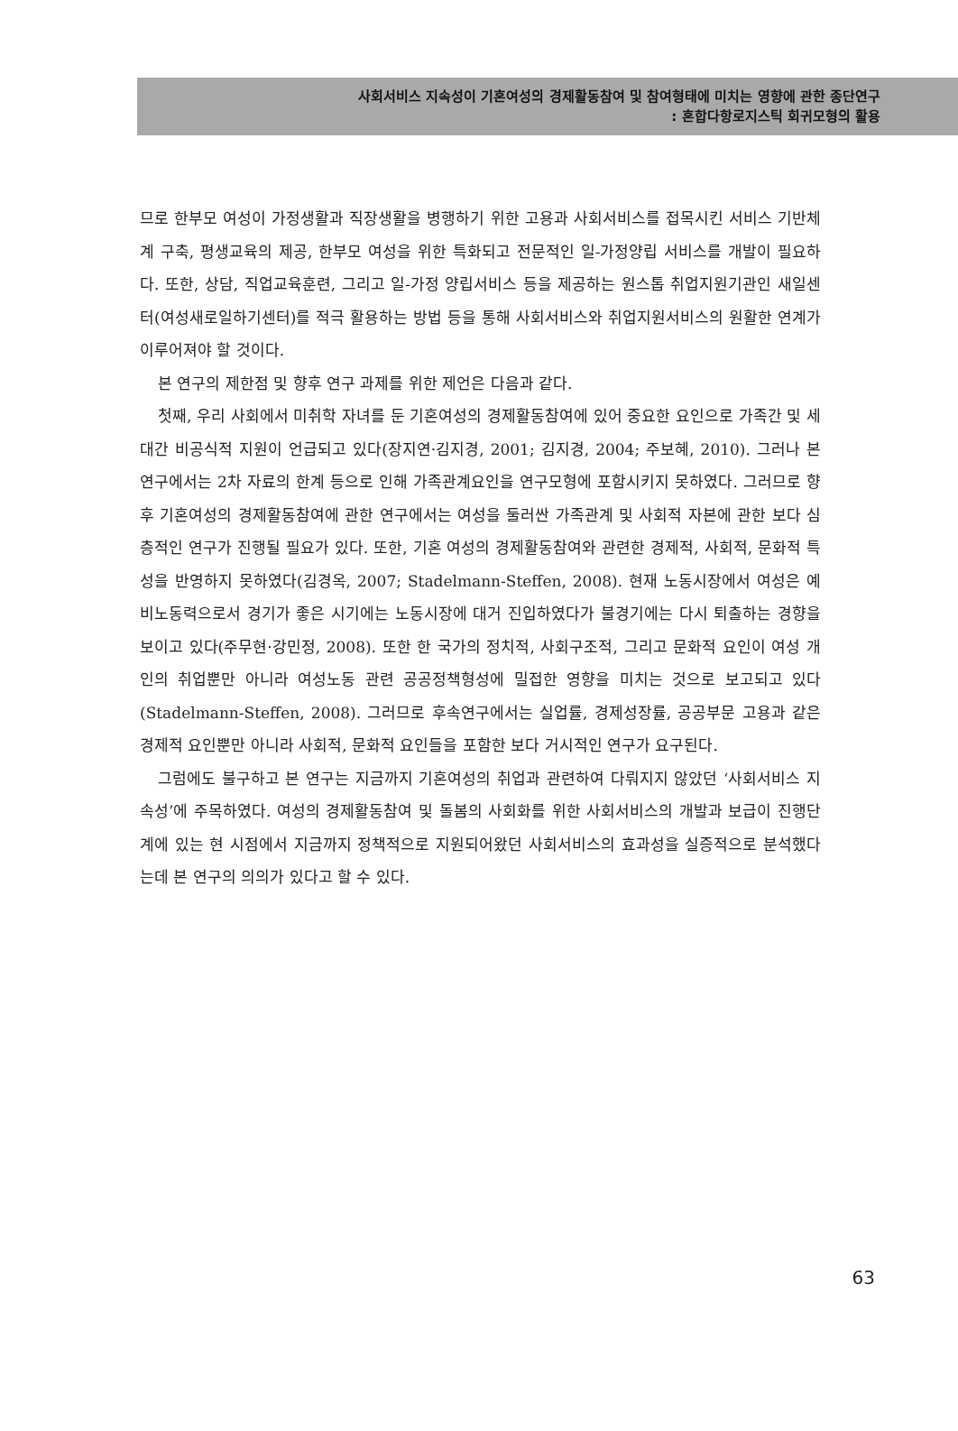사회서비스 지속성이 기혼여성의 경제활동참여 및 참여형태에 미치는 영향에 관한 종단연구
: 혼합다항로지스틱 회귀모형의 활용
므로 한부모 여성이 가정생활과 직장생활을 병행하기 위한 고용과 사회서비스를 접목시킨 서비스 기반체계 구축, 평생교육의 제공, 한부모 여성을 위한 특화되고 전문적인 일-가정양립 서비스를 개발이 필요하다. 또한, 상담, 직업교육훈련, 그리고 일-가정 양립서비스 등을 제공하는 원스톱 취업지원기관인 새일센터(여성새로일하기센터)를 적극 활용하는 방법 등을 통해 사회서비스와 취업지원서비스의 원활한 연계가 이루어져야 할 것이다.
본 연구의 제한점 및 향후 연구 과제를 위한 제언은 다음과 같다.
첫째, 우리 사회에서 미취학 자녀를 둔 기혼여성의 경제활동참여에 있어 중요한 요인으로 가족간 및 세대간 비공식적 지원이 언급되고 있다(장지연·김지경, 2001; 김지경, 2004; 주보혜, 2010). 그러나 본 연구에서는 2차 자료의 한계 등으로 인해 가족관계요인을 연구모형에 포함시키지 못하였다. 그러므로 향후 기혼여성의 경제활동참여에 관한 연구에서는 여성을 둘러싼 가족관계 및 사회적 자본에 관한 보다 심층적인 연구가 진행될 필요가 있다. 또한, 기혼 여성의 경제활동참여와 관련한 경제적, 사회적, 문화적 특성을 반영하지 못하였다(김경옥, 2007; Stadelmann-Steffen, 2008). 현재 노동시장에서 여성은 예비노동력으로서 경기가 좋은 시기에는 노동시장에 대거 진입하였다가 불경기에는 다시 퇴출하는 경향을 보이고 있다(주무현·강민정, 2008). 또한 한 국가의 정치적, 사회구조적, 그리고 문화적 요인이 여성 개인의 취업뿐만 아니라 여성노동 관련 공공정책형성에 밀접한 영향을 미치는 것으로 보고되고 있다(Stadelmann-Steffen, 2008). 그러므로 후속연구에서는 실업률, 경제성장률, 공공부문 고용과 같은 경제적 요인뿐만 아니라 사회적, 문화적 요인들을 포함한 보다 거시적인 연구가 요구된다.
그럼에도 불구하고 본 연구는 지금까지 기혼여성의 취업과 관련하여 다뤄지지 않았던 ‘사회서비스 지속성’에 주목하였다. 여성의 경제활동참여 및 돌봄의 사회화를 위한 사회서비스의 개발과 보급이 진행단계에 있는 현 시점에서 지금까지 정책적으로 지원되어왔던 사회서비스의 효과성을 실증적으로 분석했다는데 본 연구의 의의가 있다고 할 수 있다.
63